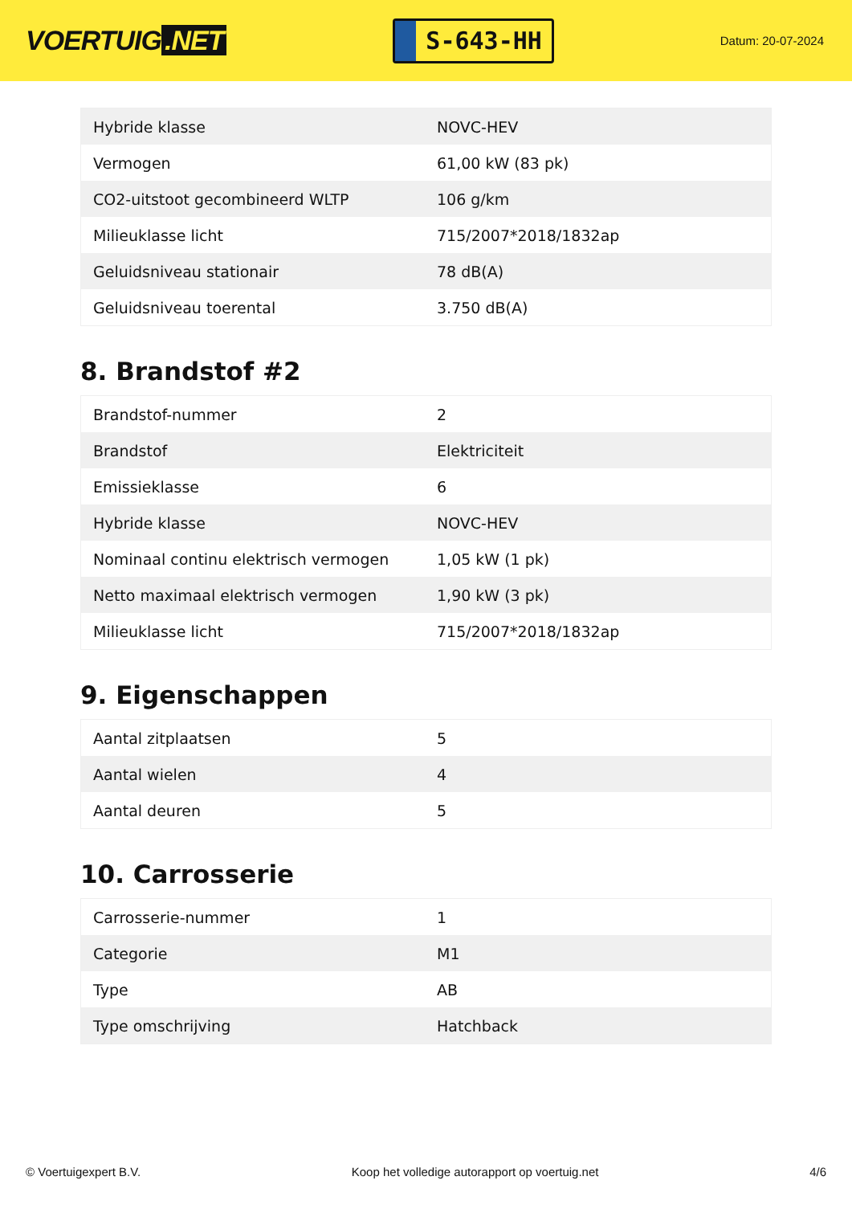VOERTUIG.NET
S-643-HH
Datum: 20-07-2024
| Hybride klasse | NOVC-HEV |
| Vermogen | 61,00 kW (83 pk) |
| CO2-uitstoot gecombineerd WLTP | 106 g/km |
| Milieuklasse licht | 715/2007*2018/1832ap |
| Geluidsniveau stationair | 78 dB(A) |
| Geluidsniveau toerental | 3.750 dB(A) |
8. Brandstof #2
| Brandstof-nummer | 2 |
| Brandstof | Elektriciteit |
| Emissieklasse | 6 |
| Hybride klasse | NOVC-HEV |
| Nominaal continu elektrisch vermogen | 1,05 kW (1 pk) |
| Netto maximaal elektrisch vermogen | 1,90 kW (3 pk) |
| Milieuklasse licht | 715/2007*2018/1832ap |
9. Eigenschappen
| Aantal zitplaatsen | 5 |
| Aantal wielen | 4 |
| Aantal deuren | 5 |
10. Carrosserie
| Carrosserie-nummer | 1 |
| Categorie | M1 |
| Type | AB |
| Type omschrijving | Hatchback |
© Voertuigexpert B.V. Koop het volledige autorapport op voertuig.net 4/6